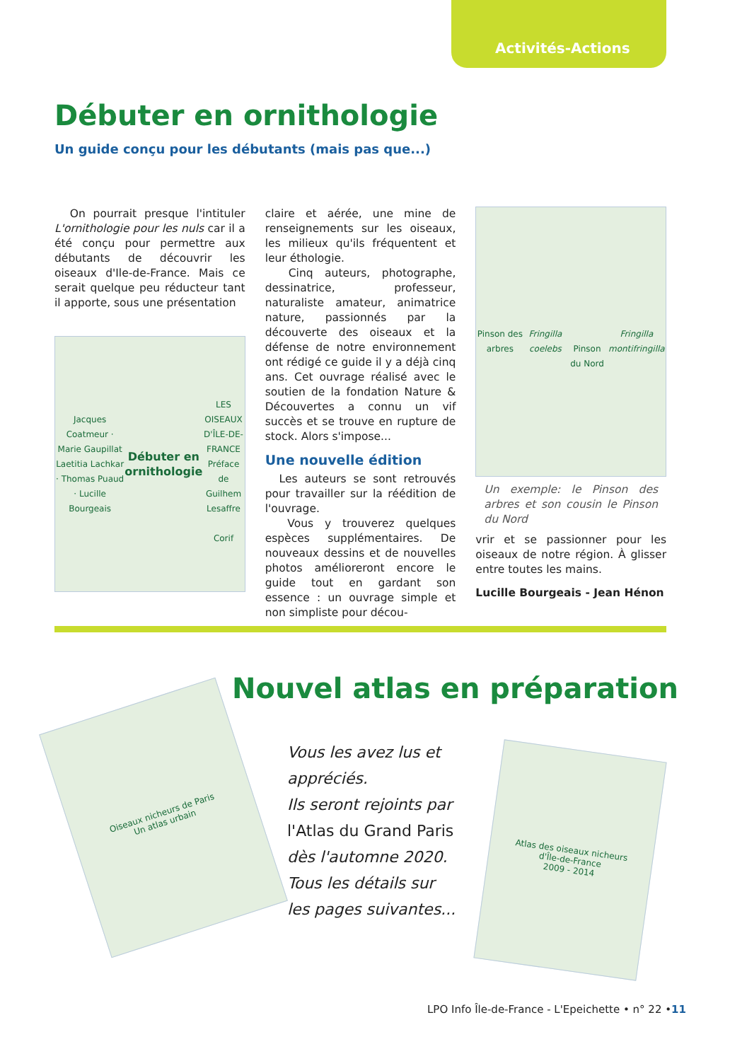Activités-Actions
Débuter en ornithologie
Un guide conçu pour les débutants (mais pas que...)
On pourrait presque l'intituler L'ornithologie pour les nuls car il a été conçu pour permettre aux débutants de découvrir les oiseaux d'Ile-de-France. Mais ce serait quelque peu réducteur tant il apporte, sous une présentation
Jacques Coatmeur · Marie Gaupillat
Laetitia Lachkar · Thomas Puaud · Lucille Bourgeais
Débuter en ornithologie
LES OISEAUX D'ÎLE-DE-FRANCE
Préface de Guilhem Lesaffre
Corif
claire et aérée, une mine de renseignements sur les oiseaux, les milieux qu'ils fréquentent et leur éthologie.
Cinq auteurs, photographe, dessinatrice, professeur, naturaliste amateur, animatrice nature, passionnés par la découverte des oiseaux et la défense de notre environnement ont rédigé ce guide il y a déjà cinq ans. Cet ouvrage réalisé avec le soutien de la fondation Nature & Découvertes a connu un vif succès et se trouve en rupture de stock. Alors s'impose...
Une nouvelle édition
Les auteurs se sont retrouvés pour travailler sur la réédition de l'ouvrage.
Vous y trouverez quelques espèces supplémentaires. De nouveaux dessins et de nouvelles photos amélioreront encore le guide tout en gardant son essence : un ouvrage simple et non simpliste pour décou-
Pinson des arbres
Fringilla coelebs
Pinson du Nord
Fringilla montifringilla
Un exemple: le Pinson des arbres et son cousin le Pinson du Nord
vrir et se passionner pour les oiseaux de notre région. À glisser entre toutes les mains.
Lucille Bourgeais - Jean Hénon
Oiseaux nicheurs de Paris
Un atlas urbain
Nouvel atlas en préparation
Vous les avez lus et
appréciés.
Ils seront rejoints par
l'Atlas du Grand Paris
dès l'automne 2020.
Tous les détails sur
les pages suivantes...
Atlas des oiseaux nicheurs
d'Île-de-France
2009 - 2014
LPO Info Île-de-France - L'Epeichette • n° 22 •11